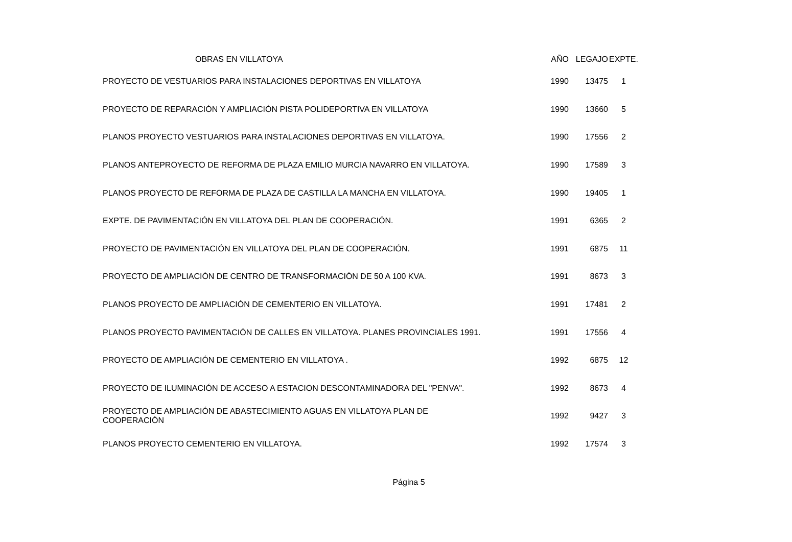| OBRAS EN VILLATOYA | AÑO | LEGAJO | EXPTE. |
| --- | --- | --- | --- |
| PROYECTO DE VESTUARIOS PARA INSTALACIONES DEPORTIVAS EN VILLATOYA | 1990 | 13475 | 1 |
| PROYECTO DE REPARACIÓN Y AMPLIACIÓN PISTA POLIDEPORTIVA EN VILLATOYA | 1990 | 13660 | 5 |
| PLANOS PROYECTO VESTUARIOS PARA INSTALACIONES DEPORTIVAS EN VILLATOYA. | 1990 | 17556 | 2 |
| PLANOS ANTEPROYECTO DE REFORMA DE PLAZA EMILIO MURCIA NAVARRO EN VILLATOYA. | 1990 | 17589 | 3 |
| PLANOS PROYECTO DE REFORMA DE PLAZA DE CASTILLA LA MANCHA EN VILLATOYA. | 1990 | 19405 | 1 |
| EXPTE. DE PAVIMENTACIÓN EN VILLATOYA DEL PLAN DE COOPERACIÓN. | 1991 | 6365 | 2 |
| PROYECTO DE PAVIMENTACIÓN EN VILLATOYA DEL PLAN DE COOPERACIÓN. | 1991 | 6875 | 11 |
| PROYECTO DE AMPLIACIÓN DE CENTRO DE TRANSFORMACIÓN DE 50 A 100 KVA. | 1991 | 8673 | 3 |
| PLANOS PROYECTO DE AMPLIACIÓN DE CEMENTERIO EN VILLATOYA. | 1991 | 17481 | 2 |
| PLANOS PROYECTO PAVIMENTACIÓN DE CALLES EN VILLATOYA. PLANES PROVINCIALES 1991. | 1991 | 17556 | 4 |
| PROYECTO DE AMPLIACIÓN DE CEMENTERIO EN VILLATOYA . | 1992 | 6875 | 12 |
| PROYECTO DE ILUMINACIÓN DE ACCESO A ESTACION DESCONTAMINADORA DEL "PENVA". | 1992 | 8673 | 4 |
| PROYECTO DE AMPLIACIÓN DE ABASTECIMIENTO AGUAS EN VILLATOYA PLAN DE COOPERACIÓN | 1992 | 9427 | 3 |
| PLANOS PROYECTO CEMENTERIO EN VILLATOYA. | 1992 | 17574 | 3 |
Página 5